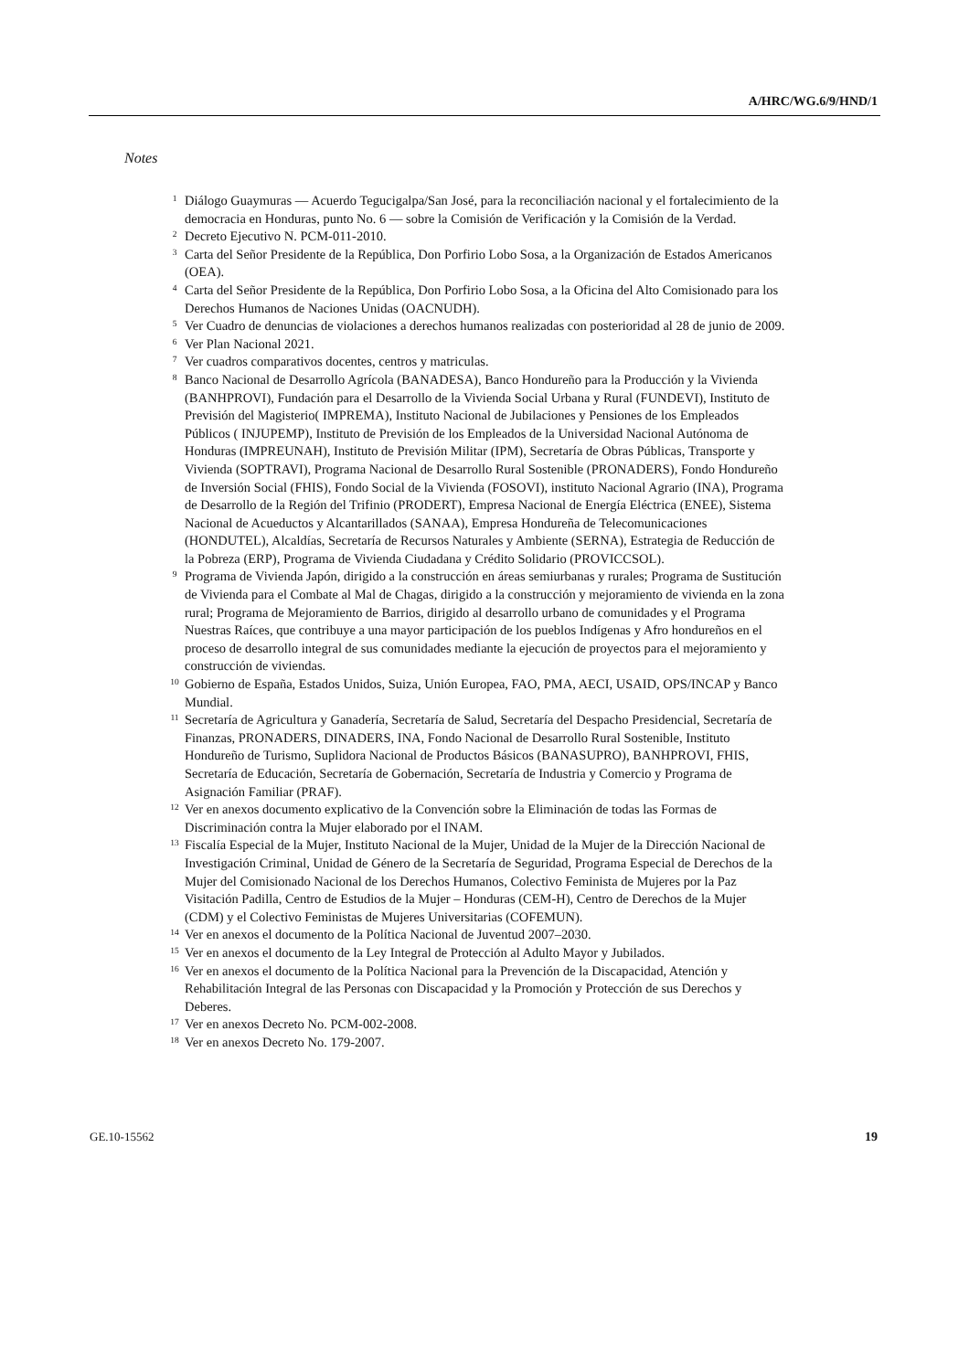A/HRC/WG.6/9/HND/1
Notes
<sup>1</sup> Diálogo Guaymuras — Acuerdo Tegucigalpa/San José, para la reconciliación nacional y el fortalecimiento de la democracia en Honduras, punto No. 6 — sobre la Comisión de Verificación y la Comisión de la Verdad.
<sup>2</sup> Decreto Ejecutivo N. PCM-011-2010.
<sup>3</sup> Carta del Señor Presidente de la República, Don Porfirio Lobo Sosa, a la Organización de Estados Americanos (OEA).
<sup>4</sup> Carta del Señor Presidente de la República, Don Porfirio Lobo Sosa, a la Oficina del Alto Comisionado para los Derechos Humanos de Naciones Unidas (OACNUDH).
<sup>5</sup> Ver Cuadro de denuncias de violaciones a derechos humanos realizadas con posterioridad al 28 de junio de 2009.
<sup>6</sup> Ver Plan Nacional 2021.
<sup>7</sup> Ver cuadros comparativos docentes, centros y matriculas.
<sup>8</sup> Banco Nacional de Desarrollo Agrícola (BANADESA), Banco Hondureño para la Producción y la Vivienda (BANHPROVI), Fundación para el Desarrollo de la Vivienda Social Urbana y Rural (FUNDEVI), Instituto de Previsión del Magisterio( IMPREMA), Instituto Nacional de Jubilaciones y Pensiones de los Empleados Públicos ( INJUPEMP), Instituto de Previsión de los Empleados de la Universidad Nacional Autónoma de Honduras (IMPREUNAH), Instituto de Previsión Militar (IPM), Secretaría de Obras Públicas, Transporte y Vivienda (SOPTRAVI), Programa Nacional de Desarrollo Rural Sostenible (PRONADERS), Fondo Hondureño de Inversión Social (FHIS), Fondo Social de la Vivienda (FOSOVI), instituto Nacional Agrario (INA), Programa de Desarrollo de la Región del Trifinio (PRODERT), Empresa Nacional de Energía Eléctrica (ENEE), Sistema Nacional de Acueductos y Alcantarillados (SANAA), Empresa Hondureña de Telecomunicaciones (HONDUTEL), Alcaldías, Secretaría de Recursos Naturales y Ambiente (SERNA), Estrategia de Reducción de la Pobreza (ERP), Programa de Vivienda Ciudadana y Crédito Solidario (PROVICCSOL).
<sup>9</sup> Programa de Vivienda Japón, dirigido a la construcción en áreas semiurbanas y rurales; Programa de Sustitución de Vivienda para el Combate al Mal de Chagas, dirigido a la construcción y mejoramiento de vivienda en la zona rural; Programa de Mejoramiento de Barrios, dirigido al desarrollo urbano de comunidades y el Programa Nuestras Raíces, que contribuye a una mayor participación de los pueblos Indígenas y Afro hondureños en el proceso de desarrollo integral de sus comunidades mediante la ejecución de proyectos para el mejoramiento y construcción de viviendas.
<sup>10</sup> Gobierno de España, Estados Unidos, Suiza, Unión Europea, FAO, PMA, AECI, USAID, OPS/INCAP y Banco Mundial.
<sup>11</sup> Secretaría de Agricultura y Ganadería, Secretaría de Salud, Secretaría del Despacho Presidencial, Secretaría de Finanzas, PRONADERS, DINADERS, INA, Fondo Nacional de Desarrollo Rural Sostenible, Instituto Hondureño de Turismo, Suplidora Nacional de Productos Básicos (BANASUPRO), BANHPROVI, FHIS, Secretaría de Educación, Secretaría de Gobernación, Secretaría de Industria y Comercio y Programa de Asignación Familiar (PRAF).
<sup>12</sup> Ver en anexos documento explicativo de la Convención sobre la Eliminación de todas las Formas de Discriminación contra la Mujer elaborado por el INAM.
<sup>13</sup> Fiscalía Especial de la Mujer, Instituto Nacional de la Mujer, Unidad de la Mujer de la Dirección Nacional de Investigación Criminal, Unidad de Género de la Secretaría de Seguridad, Programa Especial de Derechos de la Mujer del Comisionado Nacional de los Derechos Humanos, Colectivo Feminista de Mujeres por la Paz Visitación Padilla, Centro de Estudios de la Mujer – Honduras (CEM-H), Centro de Derechos de la Mujer (CDM) y el Colectivo Feministas de Mujeres Universitarias (COFEMUN).
<sup>14</sup> Ver en anexos el documento de la Política Nacional de Juventud 2007–2030.
<sup>15</sup> Ver en anexos el documento de la Ley Integral de Protección al Adulto Mayor y Jubilados.
<sup>16</sup> Ver en anexos el documento de la Política Nacional para la Prevención de la Discapacidad, Atención y Rehabilitación Integral de las Personas con Discapacidad y la Promoción y Protección de sus Derechos y Deberes.
<sup>17</sup> Ver en anexos Decreto No. PCM-002-2008.
<sup>18</sup> Ver en anexos Decreto No. 179-2007.
GE.10-15562 19